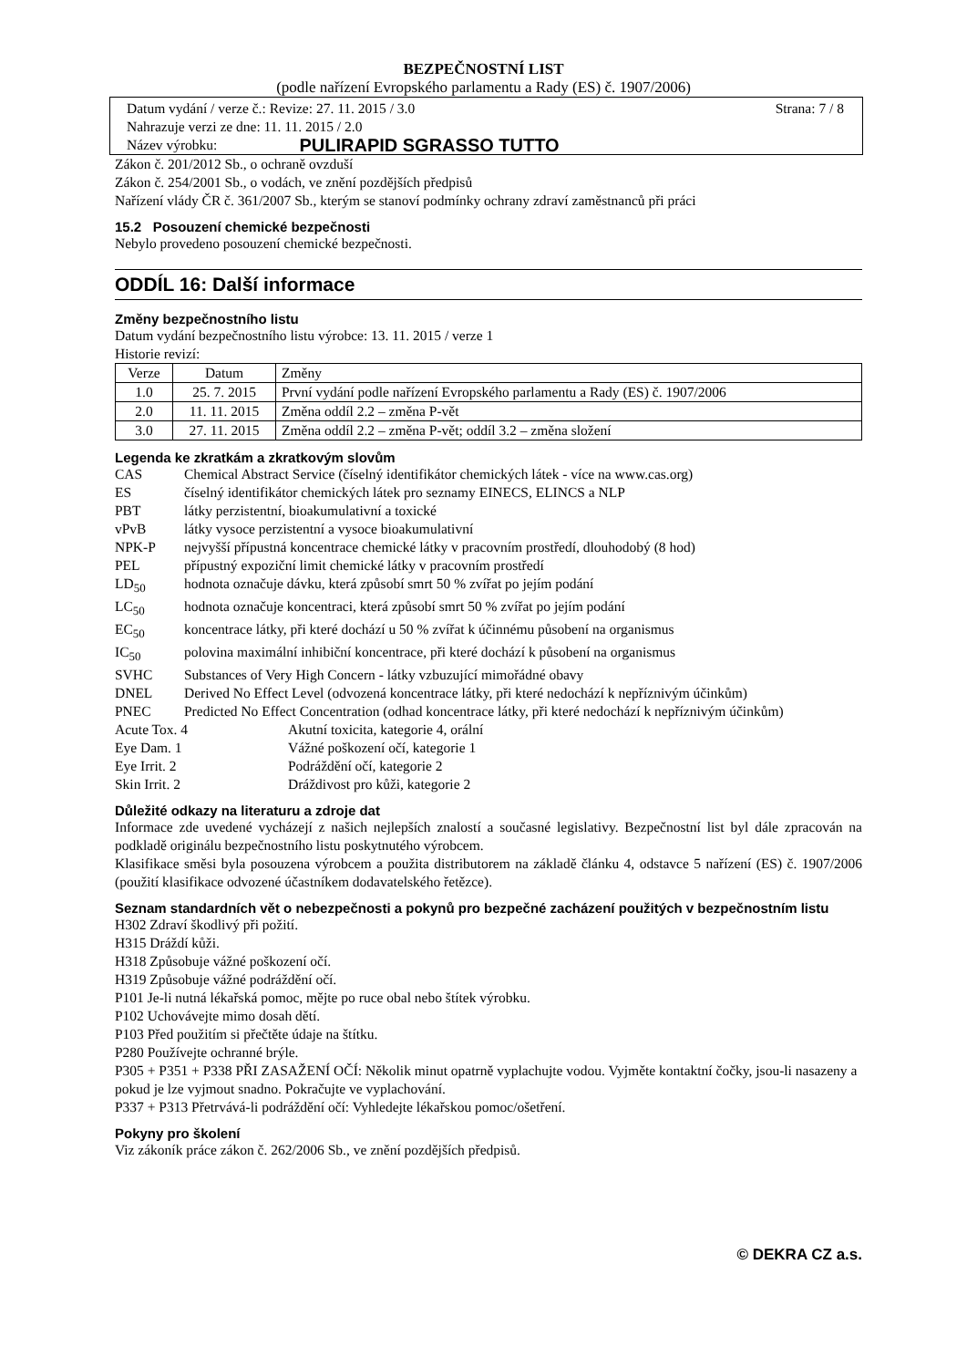BEZPEČNOSTNÍ LIST
(podle nařízení Evropského parlamentu a Rady (ES) č. 1907/2006)
Datum vydání / verze č.: Revize: 27. 11. 2015 / 3.0 Strana: 7 / 8
Nahrazuje verzi ze dne: 11. 11. 2015 / 2.0
Název výrobku: PULIRAPID SGRASSO TUTTO
Zákon č. 201/2012 Sb., o ochraně ovzduší
Zákon č. 254/2001 Sb., o vodách, ve znění pozdějších předpisů
Nařízení vlády ČR č. 361/2007 Sb., kterým se stanoví podmínky ochrany zdraví zaměstnanců při práci
15.2 Posouzení chemické bezpečnosti
Nebylo provedeno posouzení chemické bezpečnosti.
ODDÍL 16: Další informace
Změny bezpečnostního listu
Datum vydání bezpečnostního listu výrobce: 13. 11. 2015 / verze 1
Historie revizí:
| Verze | Datum | Změny |
| --- | --- | --- |
| 1.0 | 25. 7. 2015 | První vydání podle nařízení Evropského parlamentu a Rady (ES) č. 1907/2006 |
| 2.0 | 11. 11. 2015 | Změna oddíl 2.2 – změna P-vět |
| 3.0 | 27. 11. 2015 | Změna oddíl 2.2 – změna P-vět; oddíl 3.2 – změna složení |
Legenda ke zkratkám a zkratkovým slovům
CAS Chemical Abstract Service (číselný identifikátor chemických látek - více na www.cas.org)
ES číselný identifikátor chemických látek pro seznamy EINECS, ELINCS a NLP
PBT látky perzistentní, bioakumulativní a toxické
vPvB látky vysoce perzistentní a vysoce bioakumulativní
NPK-P nejvyšší přípustná koncentrace chemické látky v pracovním prostředí, dlouhodobý (8 hod)
PEL přípustný expoziční limit chemické látky v pracovním prostředí
LD<sub>50</sub> hodnota označuje dávku, která způsobí smrt 50 % zvířat po jejím podání
LC<sub>50</sub> hodnota označuje koncentraci, která způsobí smrt 50 % zvířat po jejím podání
EC<sub>50</sub> koncentrace látky, při které dochází u 50 % zvířat k účinnému působení na organismus
IC<sub>50</sub> polovina maximální inhibiční koncentrace, při které dochází k působení na organismus
SVHC Substances of Very High Concern - látky vzbuzující mimořádné obavy
DNEL Derived No Effect Level (odvozená koncentrace látky, při které nedochází k nepříznivým účinkům)
PNEC Predicted No Effect Concentration (odhad koncentrace látky, při které nedochází k nepříznivým účinkům)
Acute Tox. 4 Akutní toxicita, kategorie 4, orální
Eye Dam. 1 Vážné poškození očí, kategorie 1
Eye Irrit. 2 Podráždění očí, kategorie 2
Skin Irrit. 2 Dráždivost pro kůži, kategorie 2
Důležité odkazy na literaturu a zdroje dat
Informace zde uvedené vycházejí z našich nejlepších znalostí a současné legislativy. Bezpečnostní list byl dále zpracován na podkladě originálu bezpečnostního listu poskytnutého výrobcem.
Klasifikace směsi byla posouzena výrobcem a použita distributorem na základě článku 4, odstavce 5 nařízení (ES) č. 1907/2006 (použití klasifikace odvozené účastníkem dodavatelského řetězce).
Seznam standardních vět o nebezpečnosti a pokynů pro bezpečné zacházení použitých v bezpečnostním listu
H302 Zdraví škodlivý při požití.
H315 Dráždí kůži.
H318 Způsobuje vážné poškození očí.
H319 Způsobuje vážné podráždění očí.
P101 Je-li nutná lékařská pomoc, mějte po ruce obal nebo štítek výrobku.
P102 Uchovávejte mimo dosah dětí.
P103 Před použitím si přečtěte údaje na štítku.
P280 Používejte ochranné brýle.
P305 + P351 + P338 PŘI ZASAŽENÍ OČÍ: Několik minut opatrně vyplachujte vodou. Vyjměte kontaktní čočky, jsou-li nasazeny a pokud je lze vyjmout snadno. Pokračujte ve vyplachování.
P337 + P313 Přetrvává-li podráždění očí: Vyhledejte lékařskou pomoc/ošetření.
Pokyny pro školení
Viz zákoník práce zákon č. 262/2006 Sb., ve znění pozdějších předpisů.
© DEKRA CZ a.s.